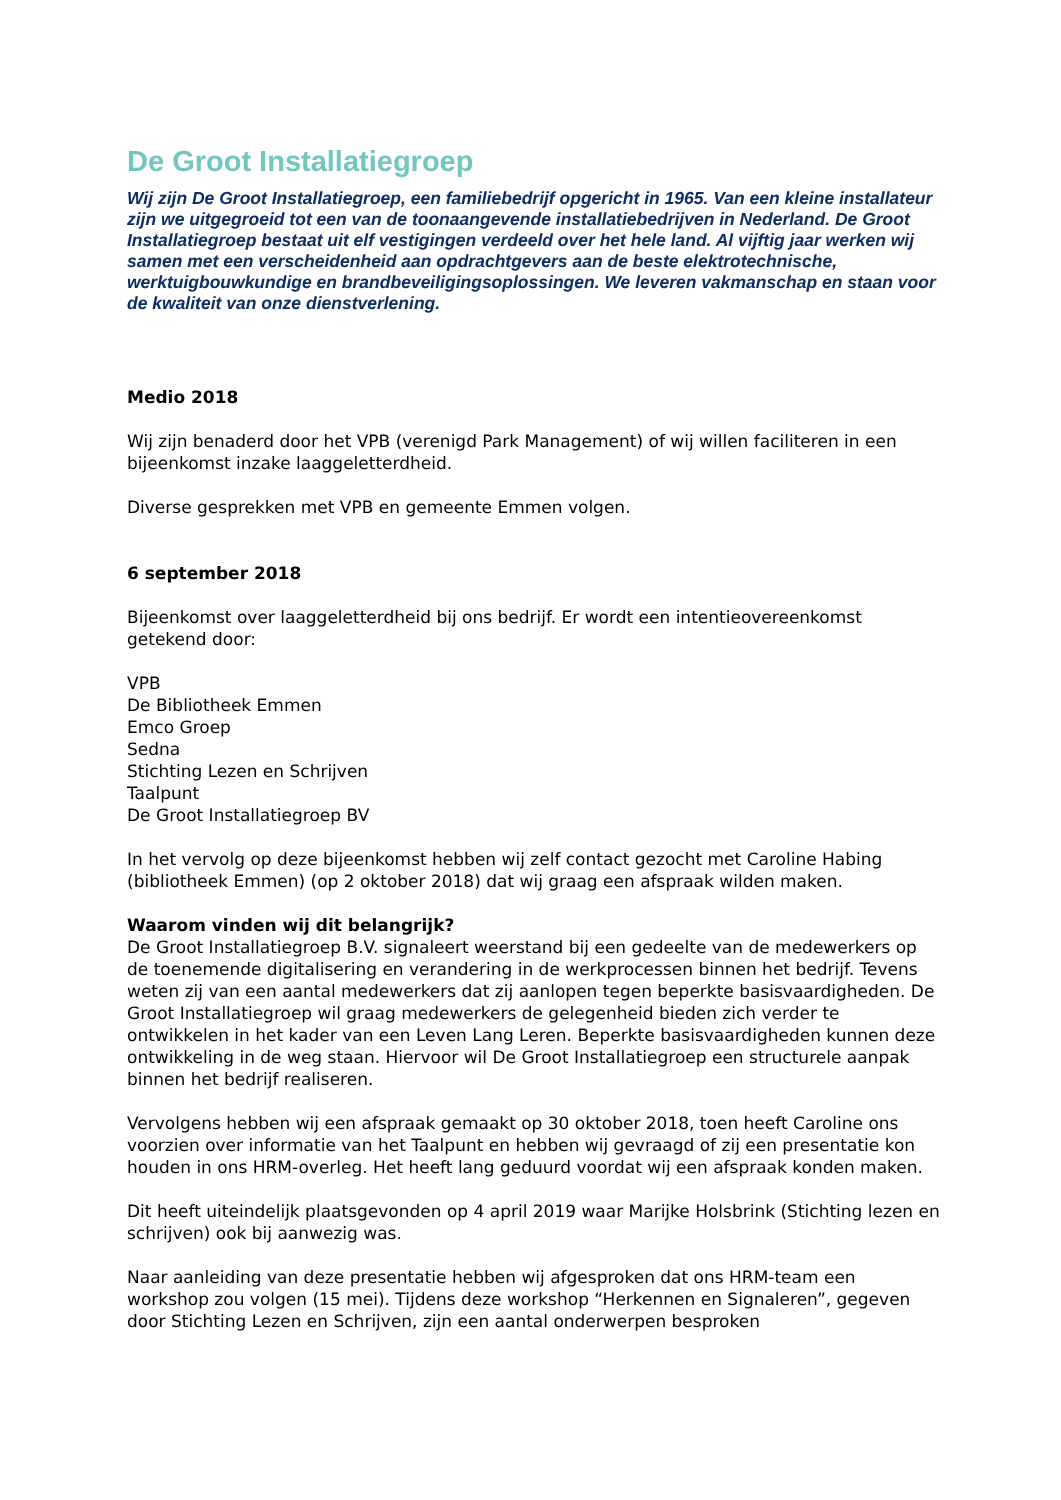De Groot Installatiegroep
Wij zijn De Groot Installatiegroep, een familiebedrijf opgericht in 1965. Van een kleine installateur zijn we uitgegroeid tot een van de toonaangevende installatiebedrijven in Nederland. De Groot Installatiegroep bestaat uit elf vestigingen verdeeld over het hele land. Al vijftig jaar werken wij samen met een verscheidenheid aan opdrachtgevers aan de beste elektrotechnische, werktuigbouwkundige en brandbeveiligingsoplossingen. We leveren vakmanschap en staan voor de kwaliteit van onze dienstverlening.
Medio 2018
Wij zijn benaderd door het VPB (verenigd Park Management) of wij willen faciliteren in een bijeenkomst inzake laaggeletterdheid.
Diverse gesprekken met VPB en gemeente Emmen volgen.
6 september 2018
Bijeenkomst over laaggeletterdheid bij ons bedrijf. Er wordt een intentieovereenkomst getekend door:
VPB
De Bibliotheek Emmen
Emco Groep
Sedna
Stichting Lezen en Schrijven
Taalpunt
De Groot Installatiegroep BV
In het vervolg op deze bijeenkomst hebben wij zelf contact gezocht met Caroline Habing (bibliotheek Emmen) (op 2 oktober 2018) dat wij graag een afspraak wilden maken.
Waarom vinden wij dit belangrijk?
De Groot Installatiegroep B.V. signaleert weerstand bij een gedeelte van de medewerkers op de toenemende digitalisering en verandering in de werkprocessen binnen het bedrijf. Tevens weten zij van een aantal medewerkers dat zij aanlopen tegen beperkte basisvaardigheden. De Groot Installatiegroep wil graag medewerkers de gelegenheid bieden zich verder te ontwikkelen in het kader van een Leven Lang Leren. Beperkte basisvaardigheden kunnen deze ontwikkeling in de weg staan. Hiervoor wil De Groot Installatiegroep een structurele aanpak binnen het bedrijf realiseren.
Vervolgens hebben wij een afspraak gemaakt op 30 oktober 2018, toen heeft Caroline ons voorzien over informatie van het Taalpunt en hebben wij gevraagd of zij een presentatie kon houden in ons HRM-overleg. Het heeft lang geduurd voordat wij een afspraak konden maken.
Dit heeft uiteindelijk plaatsgevonden op 4 april 2019 waar Marijke Holsbrink (Stichting lezen en schrijven) ook bij aanwezig was.
Naar aanleiding van deze presentatie hebben wij afgesproken dat ons HRM-team een workshop zou volgen (15 mei). Tijdens deze workshop “Herkennen en Signaleren”, gegeven door Stichting Lezen en Schrijven, zijn een aantal onderwerpen besproken